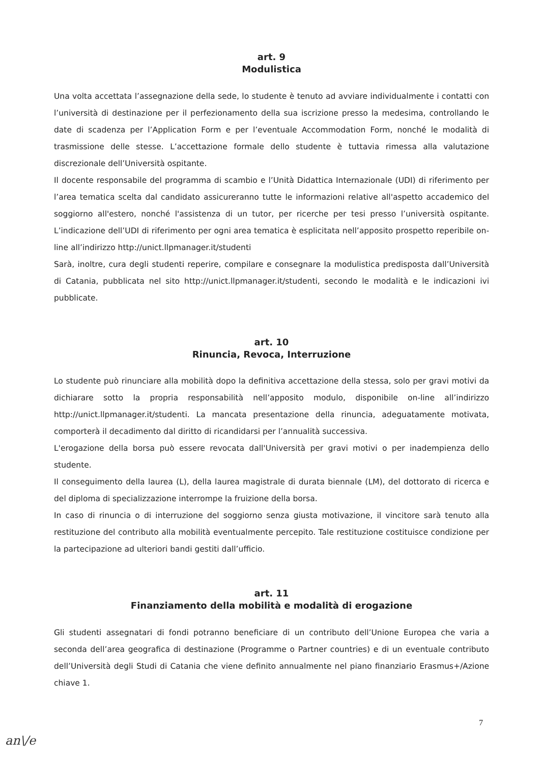art. 9
Modulistica
Una volta accettata l’assegnazione della sede, lo studente è tenuto ad avviare individualmente i contatti con l’università di destinazione per il perfezionamento della sua iscrizione presso la medesima, controllando le date di scadenza per l’Application Form e per l’eventuale Accommodation Form, nonché le modalità di trasmissione delle stesse. L’accettazione formale dello studente è tuttavia rimessa alla valutazione discrezionale dell’Università ospitante.
Il docente responsabile del programma di scambio e l’Unità Didattica Internazionale (UDI) di riferimento per l’area tematica scelta dal candidato assicureranno tutte le informazioni relative all'aspetto accademico del soggiorno all'estero, nonché l'assistenza di un tutor, per ricerche per tesi presso l’università ospitante. L’indicazione dell’UDI di riferimento per ogni area tematica è esplicitata nell’apposito prospetto reperibile on-line all’indirizzo http://unict.llpmanager.it/studenti
Sarà, inoltre, cura degli studenti reperire, compilare e consegnare la modulistica predisposta dall’Università di Catania, pubblicata nel sito http://unict.llpmanager.it/studenti, secondo le modalità e le indicazioni ivi pubblicate.
art. 10
Rinuncia, Revoca, Interruzione
Lo studente può rinunciare alla mobilità dopo la definitiva accettazione della stessa, solo per gravi motivi da dichiarare sotto la propria responsabilità nell’apposito modulo, disponibile on-line all’indirizzo http://unict.llpmanager.it/studenti. La mancata presentazione della rinuncia, adeguatamente motivata, comporterà il decadimento dal diritto di ricandidarsi per l’annualità successiva.
L'erogazione della borsa può essere revocata dall'Università per gravi motivi o per inadempienza dello studente.
Il conseguimento della laurea (L), della laurea magistrale di durata biennale (LM), del dottorato di ricerca e del diploma di specializzazione interrompe la fruizione della borsa.
In caso di rinuncia o di interruzione del soggiorno senza giusta motivazione, il vincitore sarà tenuto alla restituzione del contributo alla mobilità eventualmente percepito. Tale restituzione costituisce condizione per la partecipazione ad ulteriori bandi gestiti dall’ufficio.
art. 11
Finanziamento della mobilità e modalità di erogazione
Gli studenti assegnatari di fondi potranno beneficiare di un contributo dell’Unione Europea che varia a seconda dell’area geografica di destinazione (Programme o Partner countries) e di un eventuale contributo dell’Università degli Studi di Catania che viene definito annualmente nel piano finanziario Erasmus+/Azione chiave 1.
7
an\/e